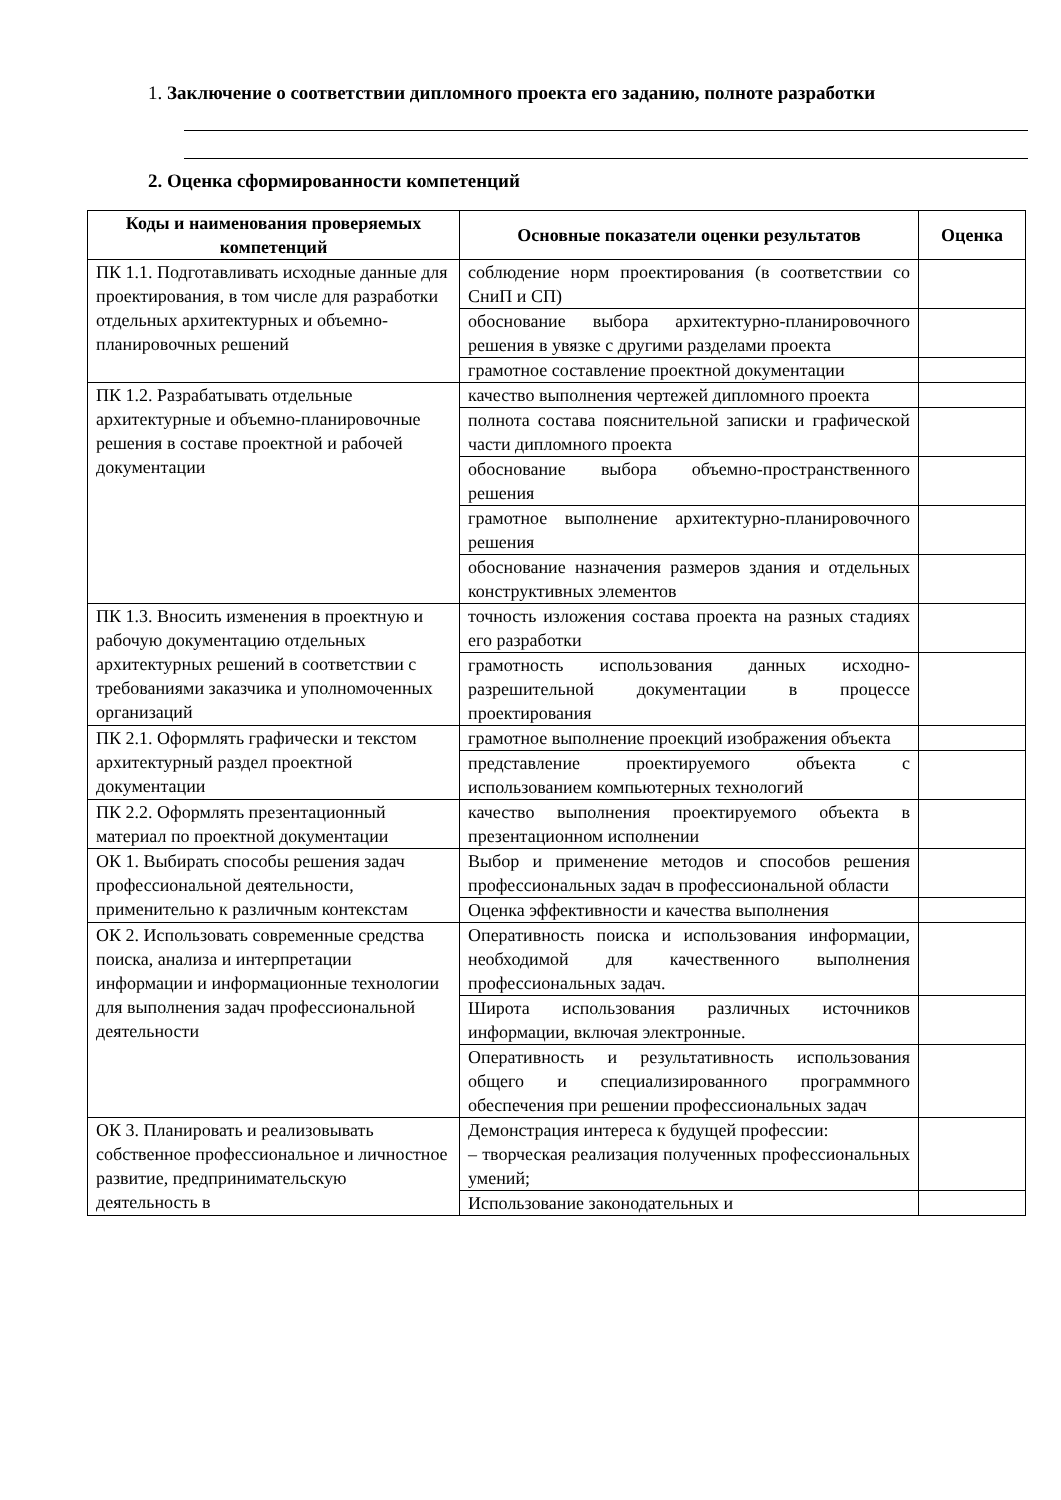1. Заключение о соответствии дипломного проекта его заданию, полноте разработки
2. Оценка сформированности компетенций
| Коды и наименования проверяемых компетенций | Основные показатели оценки результатов | Оценка |
| --- | --- | --- |
| ПК 1.1. Подготавливать исходные данные для проектирования, в том числе для разработки отдельных архитектурных и объемно-планировочных решений | соблюдение норм проектирования (в соответствии со СниП и СП) | |
| | обоснование выбора архитектурно-планировочного решения в увязке с другими разделами проекта | |
| | грамотное составление проектной документации | |
| ПК 1.2. Разрабатывать отдельные архитектурные и объемно-планировочные решения в составе проектной и рабочей документации | качество выполнения чертежей дипломного проекта | |
| | полнота состава пояснительной записки и графической части дипломного проекта | |
| | обоснование выбора объемно-пространственного решения | |
| | грамотное выполнение архитектурно-планировочного решения | |
| | обоснование назначения размеров здания и отдельных конструктивных элементов | |
| ПК 1.3. Вносить изменения в проектную и рабочую документацию отдельных архитектурных решений в соответствии с требованиями заказчика и уполномоченных организаций | точность изложения состава проекта на разных стадиях его разработки | |
| | грамотность использования данных исходно-разрешительной документации в процессе проектирования | |
| ПК 2.1. Оформлять графически и текстом архитектурный раздел проектной документации | грамотное выполнение проекций изображения объекта | |
| | представление проектируемого объекта с использованием компьютерных технологий | |
| ПК 2.2. Оформлять презентационный материал по проектной документации | качество выполнения проектируемого объекта в презентационном исполнении | |
| ОК 1. Выбирать способы решения задач профессиональной деятельности, применительно к различным контекстам | Выбор и применение методов и способов решения профессиональных задач в профессиональной области | |
| | Оценка эффективности и качества выполнения | |
| ОК 2. Использовать современные средства поиска, анализа и интерпретации информации и информационные технологии для выполнения задач профессиональной деятельности | Оперативность поиска и использования информации, необходимой для качественного выполнения профессиональных задач. | |
| | Широта использования различных источников информации, включая электронные. | |
| | Оперативность и результативность использования общего и специализированного программного обеспечения при решении профессиональных задач | |
| ОК 3. Планировать и реализовывать собственное профессиональное и личностное развитие, предпринимательскую деятельность в | Демонстрация интереса к будущей профессии: – творческая реализация полученных профессиональных умений; | |
| | Использование законодательных и | |